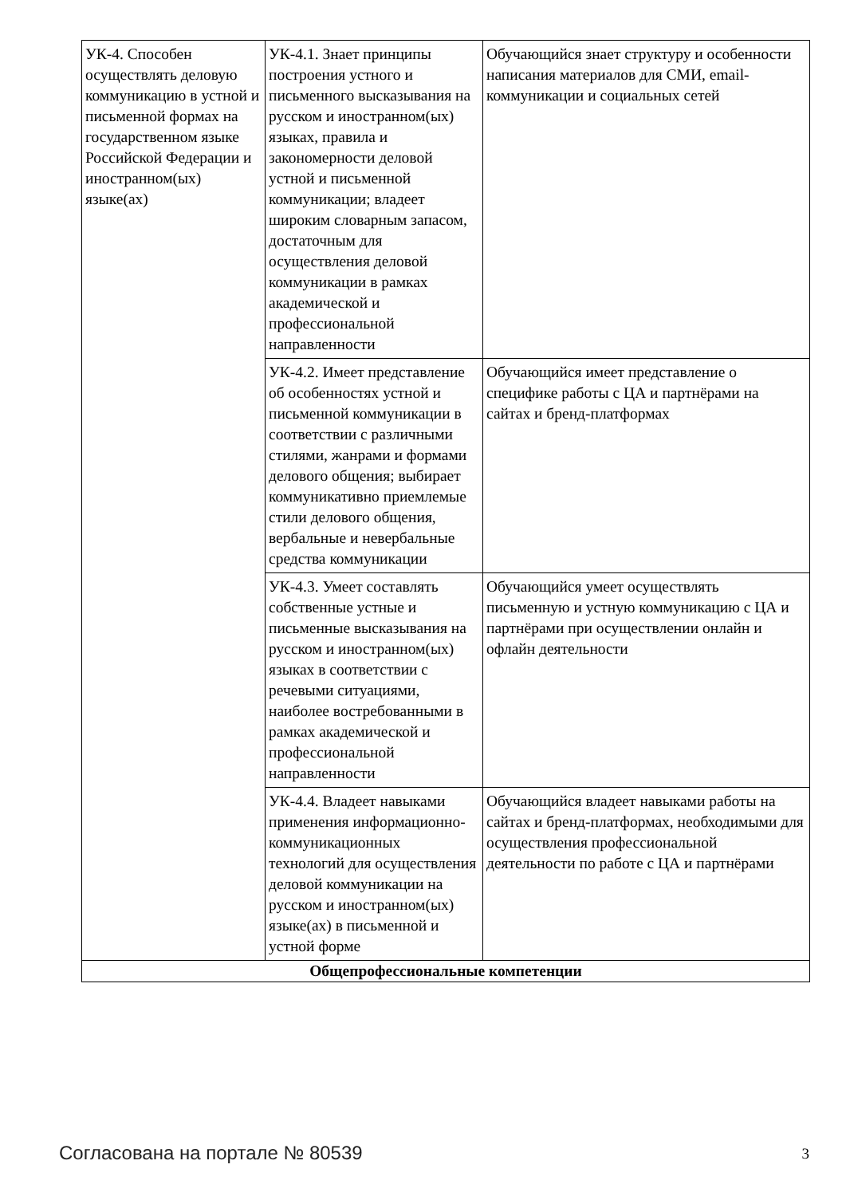| УК-4. Способен осуществлять деловую коммуникацию в устной и письменной формах на государственном языке Российской Федерации и иностранном(ых) языке(ах) | УК-4.1. Знает принципы построения устного и письменного высказывания на русском и иностранном(ых) языках, правила и закономерности деловой устной и письменной коммуникации; владеет широким словарным запасом, достаточным для осуществления деловой коммуникации в рамках академической и профессиональной направленности | Обучающийся знает структуру и особенности написания материалов для СМИ, email-коммуникации и социальных сетей |
| | УК-4.2. Имеет представление об особенностях устной и письменной коммуникации в соответствии с различными стилями, жанрами и формами делового общения; выбирает коммуникативно приемлемые стили делового общения, вербальные и невербальные средства коммуникации | Обучающийся имеет представление о специфике работы с ЦА и партнёрами на сайтах и бренд-платформах |
| | УК-4.3. Умеет составлять собственные устные и письменные высказывания на русском и иностранном(ых) языках в соответствии с речевыми ситуациями, наиболее востребованными в рамках академической и профессиональной направленности | Обучающийся умеет осуществлять письменную и устную коммуникацию с ЦА и партнёрами при осуществлении онлайн и офлайн деятельности |
| | УК-4.4. Владеет навыками применения информационно-коммуникационных технологий для осуществления деловой коммуникации на русском и иностранном(ых) языке(ах) в письменной и устной форме | Обучающийся владеет навыками работы на сайтах и бренд-платформах, необходимыми для осуществления профессиональной деятельности по работе с ЦА и партнёрами |
| Общепрофессиональные компетенции | | |
Согласована на портале № 80539 3